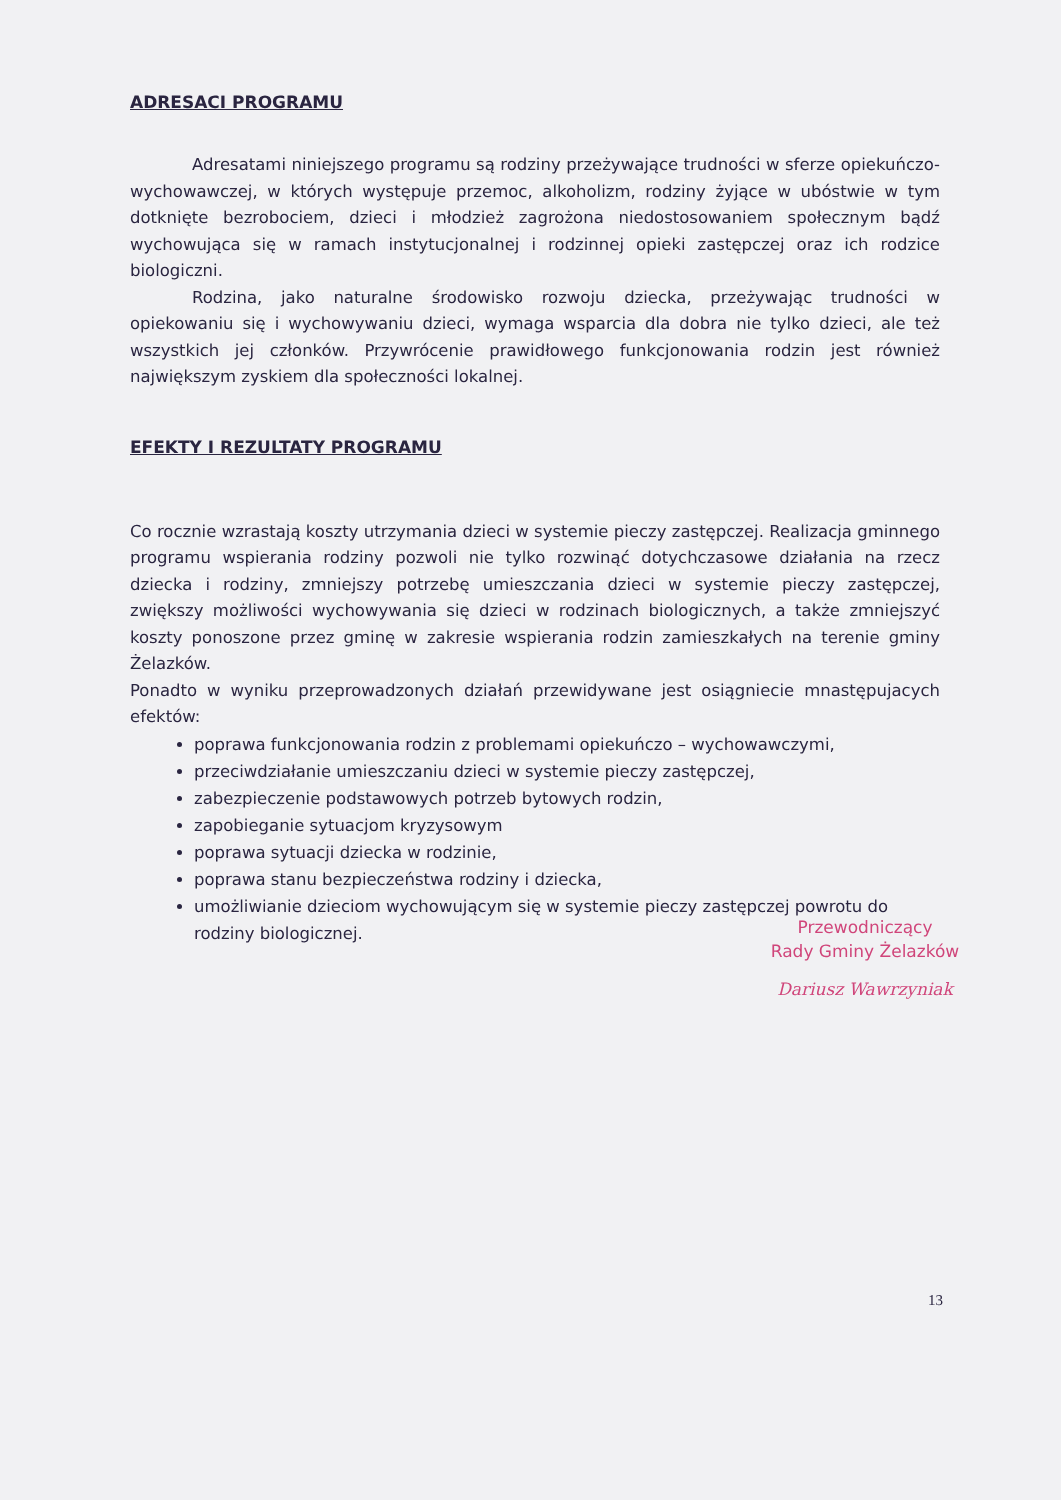ADRESACI PROGRAMU
Adresatami niniejszego programu są rodziny przeżywające trudności w sferze opiekuńczo-wychowawczej, w których występuje przemoc, alkoholizm, rodziny żyjące w ubóstwie w tym dotknięte bezrobociem, dzieci i młodzież zagrożona niedostosowaniem społecznym bądź wychowująca się w ramach instytucjonalnej i rodzinnej opieki zastępczej oraz ich rodzice biologiczni.
Rodzina, jako naturalne środowisko rozwoju dziecka, przeżywając trudności w opiekowaniu się i wychowywaniu dzieci, wymaga wsparcia dla dobra nie tylko dzieci, ale też wszystkich jej członków. Przywrócenie prawidłowego funkcjonowania rodzin jest również największym zyskiem dla społeczności lokalnej.
EFEKTY I REZULTATY PROGRAMU
Co rocznie wzrastają koszty utrzymania dzieci w systemie pieczy zastępczej. Realizacja gminnego programu wspierania rodziny pozwoli nie tylko rozwinąć dotychczasowe działania na rzecz dziecka i rodziny, zmniejszy potrzebę umieszczania dzieci w systemie pieczy zastępczej, zwiększy możliwości wychowywania się dzieci w rodzinach biologicznych, a także zmniejszyć koszty ponoszone przez gminę w zakresie wspierania rodzin zamieszkałych na terenie gminy Żelazków.
Ponadto w wyniku przeprowadzonych działań przewidywane jest osiągniecie mnastępujacych efektów:
poprawa funkcjonowania rodzin z problemami opiekuńczo – wychowawczymi,
przeciwdziałanie umieszczaniu dzieci w systemie pieczy zastępczej,
zabezpieczenie podstawowych potrzeb bytowych rodzin,
zapobieganie sytuacjom kryzysowym
poprawa sytuacji dziecka w rodzinie,
poprawa stanu bezpieczeństwa rodziny i dziecka,
umożliwianie dzieciom wychowującym się w systemie pieczy zastępczej powrotu do rodziny biologicznej.
Przewodniczący
Rady Gminy Żelazków
Dariusz Wawrzyniak
13